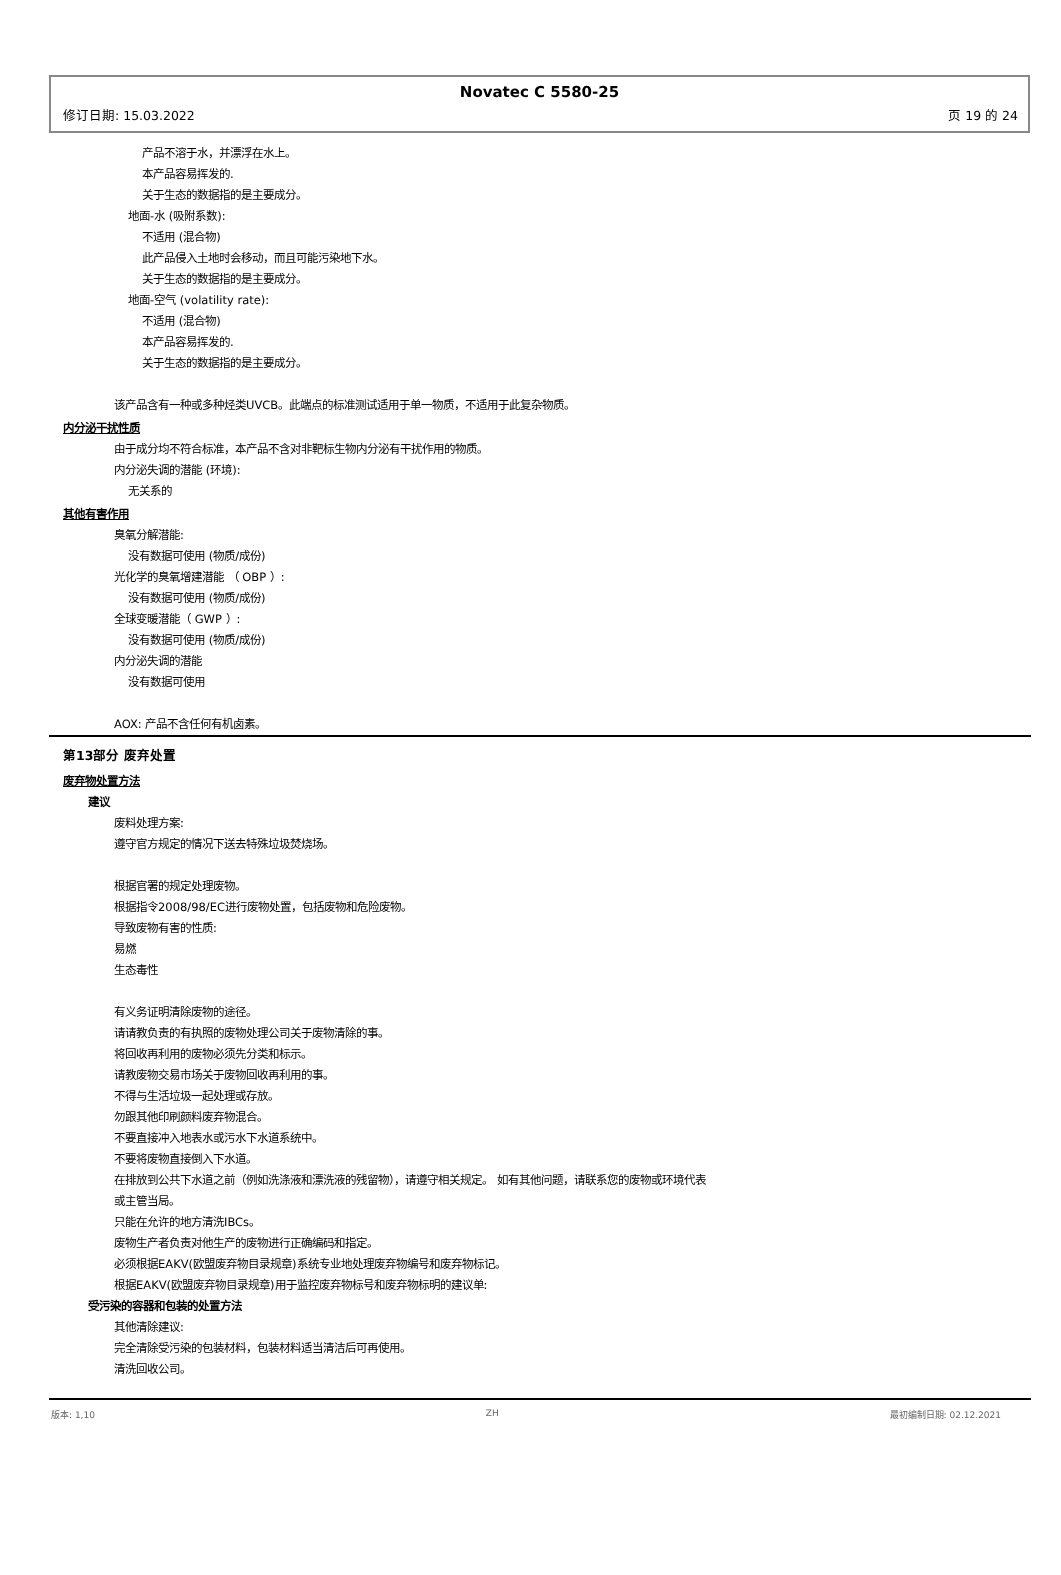Novatec C 5580-25
修订日期: 15.03.2022 页 19 的 24
产品不溶于水，并漂浮在水上。
本产品容易挥发的.
关于生态的数据指的是主要成分。
地面-水 (吸附系数):
不适用 (混合物)
此产品侵入土地时会移动，而且可能污染地下水。
关于生态的数据指的是主要成分。
地面-空气 (volatility rate):
不适用 (混合物)
本产品容易挥发的.
关于生态的数据指的是主要成分。
该产品含有一种或多种烃类UVCB。此端点的标准测试适用于单一物质，不适用于此复杂物质。
内分泌干扰性质
由于成分均不符合标准，本产品不含对非靶标生物内分泌有干扰作用的物质。
内分泌失调的潜能 (环境):
无关系的
其他有害作用
臭氧分解潜能:
没有数据可使用 (物质/成份)
光化学的臭氧增建潜能 （ OBP ）:
没有数据可使用 (物质/成份)
全球变暖潜能（ GWP ）:
没有数据可使用 (物质/成份)
内分泌失调的潜能
没有数据可使用
AOX: 产品不含任何有机卤素。
第13部分 废弃处置
废弃物处置方法
建议
废料处理方案:
遵守官方规定的情况下送去特殊垃圾焚烧场。
根据官署的规定处理废物。
根据指令2008/98/EC进行废物处置，包括废物和危险废物。
导致废物有害的性质:
易燃
生态毒性
有义务证明清除废物的途径。
请请教负责的有执照的废物处理公司关于废物清除的事。
将回收再利用的废物必须先分类和标示。
请教废物交易市场关于废物回收再利用的事。
不得与生活垃圾一起处理或存放。
勿跟其他印刷颜料废弃物混合。
不要直接冲入地表水或污水下水道系统中。
不要将废物直接倒入下水道。
在排放到公共下水道之前（例如洗涤液和漂洗液的残留物），请遵守相关规定。 如有其他问题，请联系您的废物或环境代表
或主管当局。
只能在允许的地方清洗IBCs。
废物生产者负责对他生产的废物进行正确编码和指定。
必须根据EAKV(欧盟废弃物目录规章)系统专业地处理废弃物编号和废弃物标记。
根据EAKV(欧盟废弃物目录规章)用于监控废弃物标号和废弃物标明的建议单:
受污染的容器和包装的处置方法
其他清除建议:
完全清除受污染的包装材料，包装材料适当清洁后可再使用。
清洗回收公司。
版本: 1,10 ZH 最初编制日期: 02.12.2021